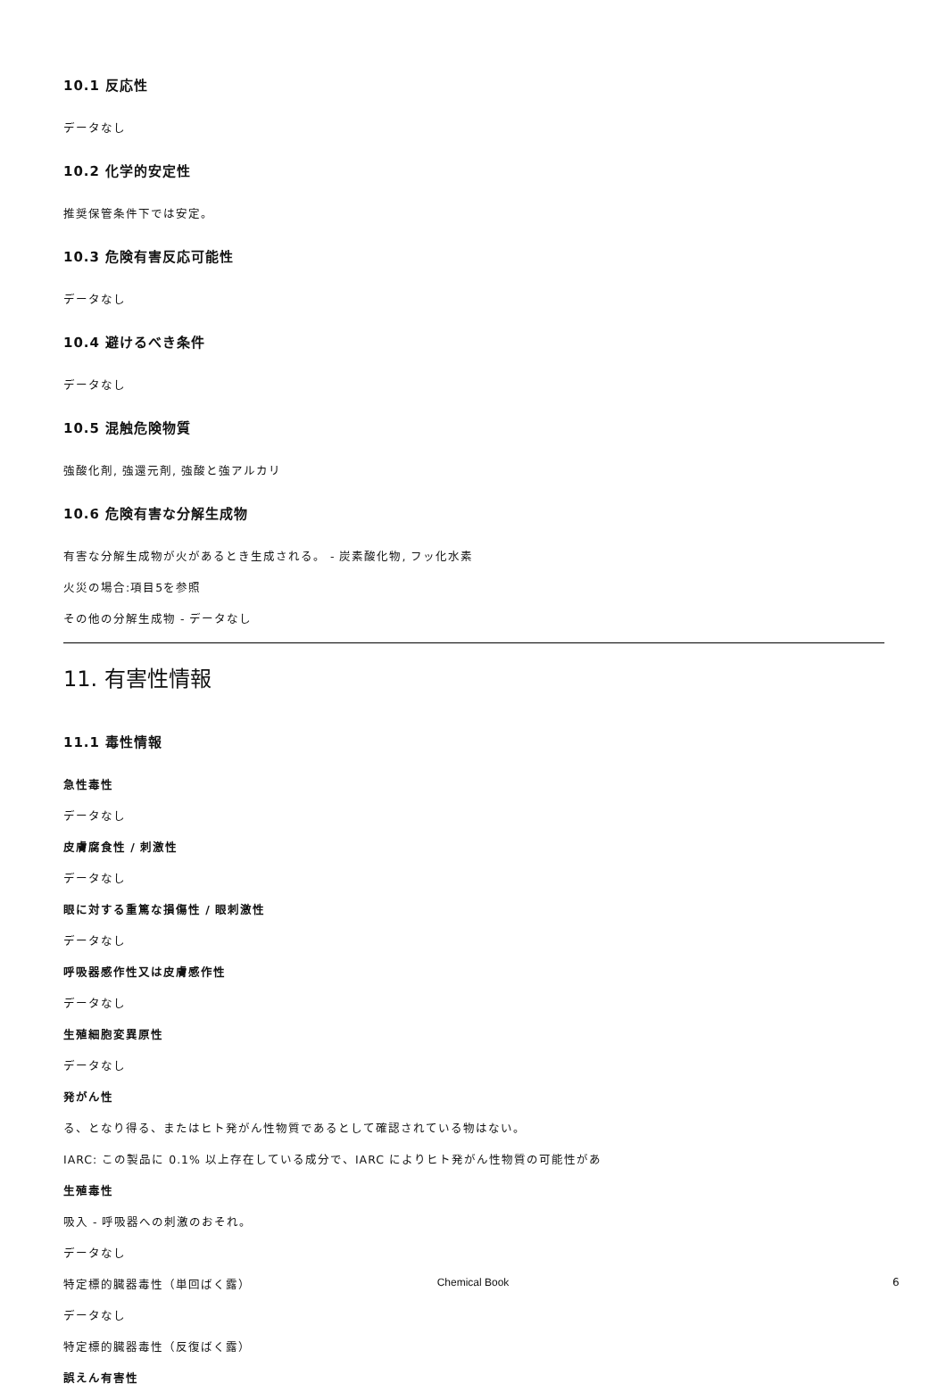10.1 反応性
データなし
10.2 化学的安定性
推奨保管条件下では安定。
10.3 危険有害反応可能性
データなし
10.4 避けるべき条件
データなし
10.5 混触危険物質
強酸化剤, 強還元剤, 強酸と強アルカリ
10.6 危険有害な分解生成物
有害な分解生成物が火があるとき生成される。 - 炭素酸化物, フッ化水素
火災の場合:項目5を参照
その他の分解生成物 - データなし
11. 有害性情報
11.1 毒性情報
急性毒性
データなし
皮膚腐食性 / 刺激性
データなし
眼に対する重篤な損傷性 / 眼刺激性
データなし
呼吸器感作性又は皮膚感作性
データなし
生殖細胞変異原性
データなし
発がん性
る、となり得る、またはヒト発がん性物質であるとして確認されている物はない。
IARC: この製品に 0.1% 以上存在している成分で、IARC によりヒト発がん性物質の可能性があ
生殖毒性
吸入 - 呼吸器への刺激のおそれ。
データなし
特定標的臓器毒性（単回ばく露）
データなし
特定標的臓器毒性（反復ばく露）
誤えん有害性
Chemical Book 6